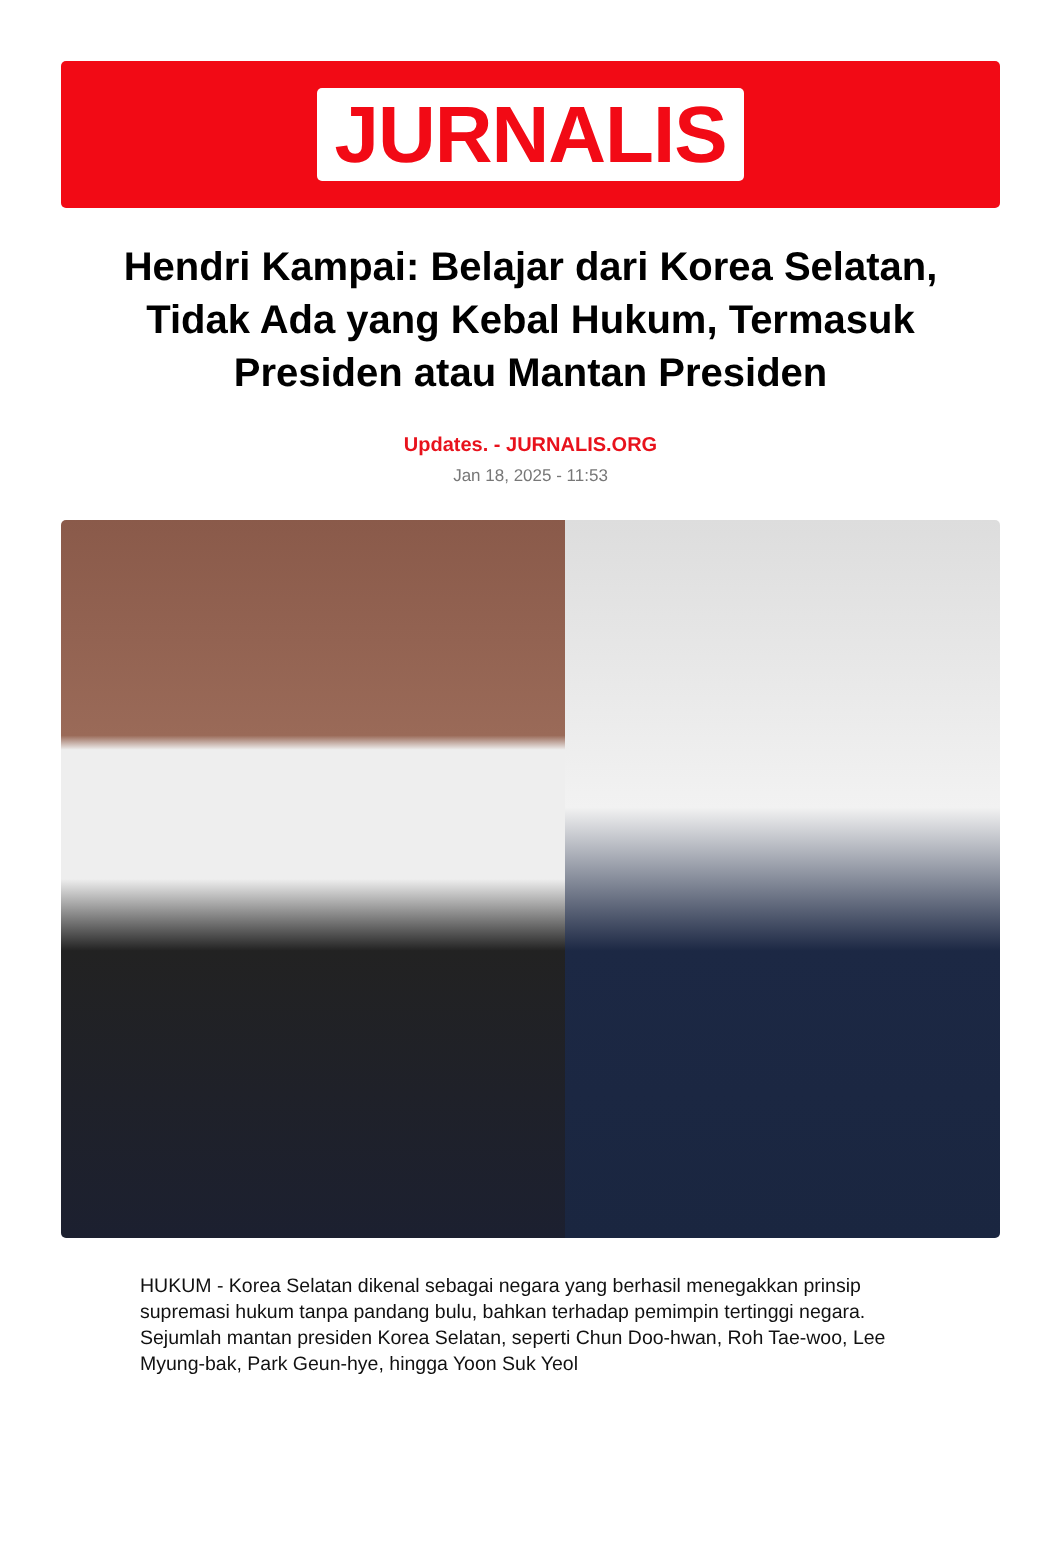JURNALIS
Hendri Kampai: Belajar dari Korea Selatan, Tidak Ada yang Kebal Hukum, Termasuk Presiden atau Mantan Presiden
Updates. - JURNALIS.ORG
Jan 18, 2025 - 11:53
HUKUM - Korea Selatan dikenal sebagai negara yang berhasil menegakkan prinsip supremasi hukum tanpa pandang bulu, bahkan terhadap pemimpin tertinggi negara. Sejumlah mantan presiden Korea Selatan, seperti Chun Doo-hwan, Roh Tae-woo, Lee Myung-bak, Park Geun-hye, hingga Yoon Suk Yeol